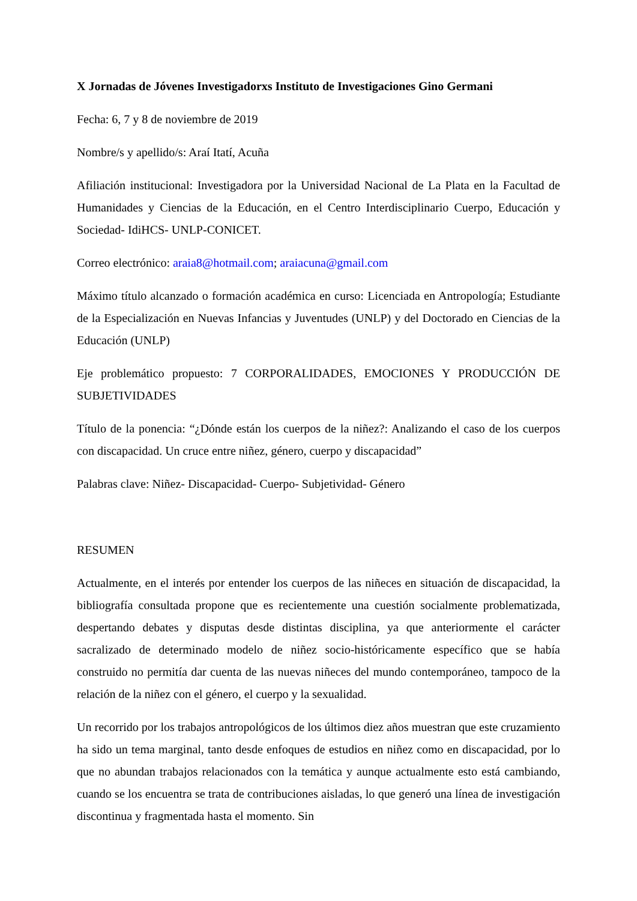X Jornadas de Jóvenes Investigadorxs Instituto de Investigaciones Gino Germani
Fecha: 6, 7 y 8 de noviembre de 2019
Nombre/s y apellido/s: Araí Itatí, Acuña
Afiliación institucional: Investigadora por la Universidad Nacional de La Plata en la Facultad de Humanidades y Ciencias de la Educación, en el Centro Interdisciplinario Cuerpo, Educación y Sociedad- IdiHCS- UNLP-CONICET.
Correo electrónico: araia8@hotmail.com; araiacuna@gmail.com
Máximo título alcanzado o formación académica en curso: Licenciada en Antropología; Estudiante de la Especialización en Nuevas Infancias y Juventudes (UNLP) y del Doctorado en Ciencias de la Educación (UNLP)
Eje problemático propuesto: 7 CORPORALIDADES, EMOCIONES Y PRODUCCIÓN DE SUBJETIVIDADES
Título de la ponencia: “¿Dónde están los cuerpos de la niñez?: Analizando el caso de los cuerpos con discapacidad. Un cruce entre niñez, género, cuerpo y discapacidad”
Palabras clave: Niñez- Discapacidad- Cuerpo- Subjetividad- Género
RESUMEN
Actualmente, en el interés por entender los cuerpos de las niñeces en situación de discapacidad, la bibliografía consultada propone que es recientemente una cuestión socialmente problematizada, despertando debates y disputas desde distintas disciplina, ya que anteriormente el carácter sacralizado de determinado modelo de niñez socio-históricamente específico que se había construido no permitía dar cuenta de las nuevas niñeces del mundo contemporáneo, tampoco de la relación de la niñez con el género, el cuerpo y la sexualidad.
Un recorrido por los trabajos antropológicos de los últimos diez años muestran que este cruzamiento ha sido un tema marginal, tanto desde enfoques de estudios en niñez como en discapacidad, por lo que no abundan trabajos relacionados con la temática y aunque actualmente esto está cambiando, cuando se los encuentra se trata de contribuciones aisladas, lo que generó una línea de investigación discontinua y fragmentada hasta el momento. Sin